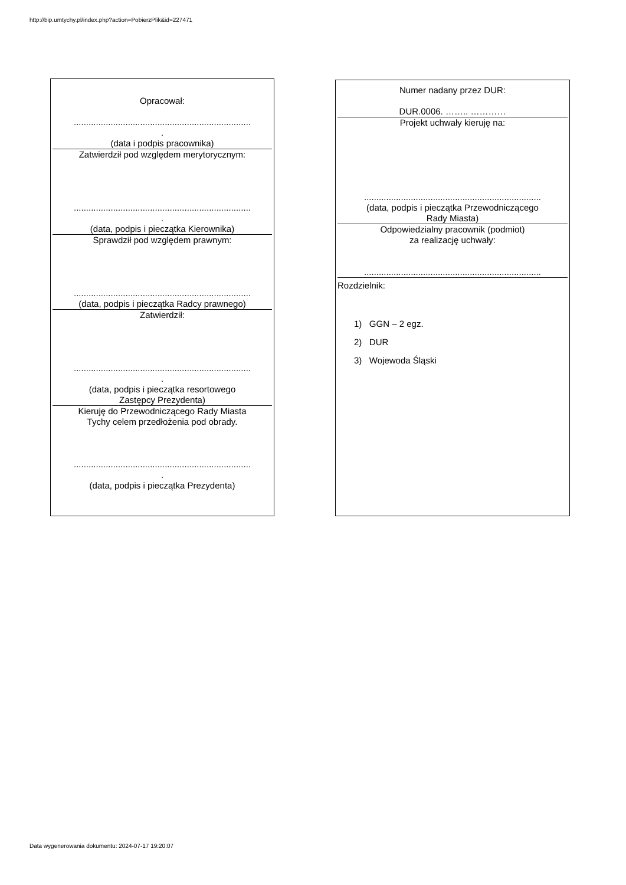http://bip.umtychy.pl/index.php?action=PobierzPlik&id=227471
Opracował:
........................................................................
.
(data i podpis pracownika)
Zatwierdził pod względem merytorycznym:
........................................................................
.
(data, podpis i pieczątka Kierownika)
Sprawdził pod względem prawnym:
........................................................................
(data, podpis i pieczątka Radcy prawnego)
Zatwierdził:
........................................................................
.
(data, podpis i pieczątka resortowego
Zastępcy Prezydenta)
Kieruję do Przewodniczącego Rady Miasta
Tychy celem przedłożenia pod obrady.
........................................................................
.
(data, podpis i pieczątka Prezydenta)
Numer nadany przez DUR:
DUR.0006. …….. …………
Projekt uchwały kieruję na:
........................................................................
(data, podpis i pieczątka Przewodniczącego
Rady Miasta)
Odpowiedzialny pracownik (podmiot)
za realizację uchwały:
........................................................................
Rozdzielnik:
1) GGN – 2 egz.
2) DUR
3) Wojewoda Śląski
Data wygenerowania dokumentu: 2024-07-17 19:20:07